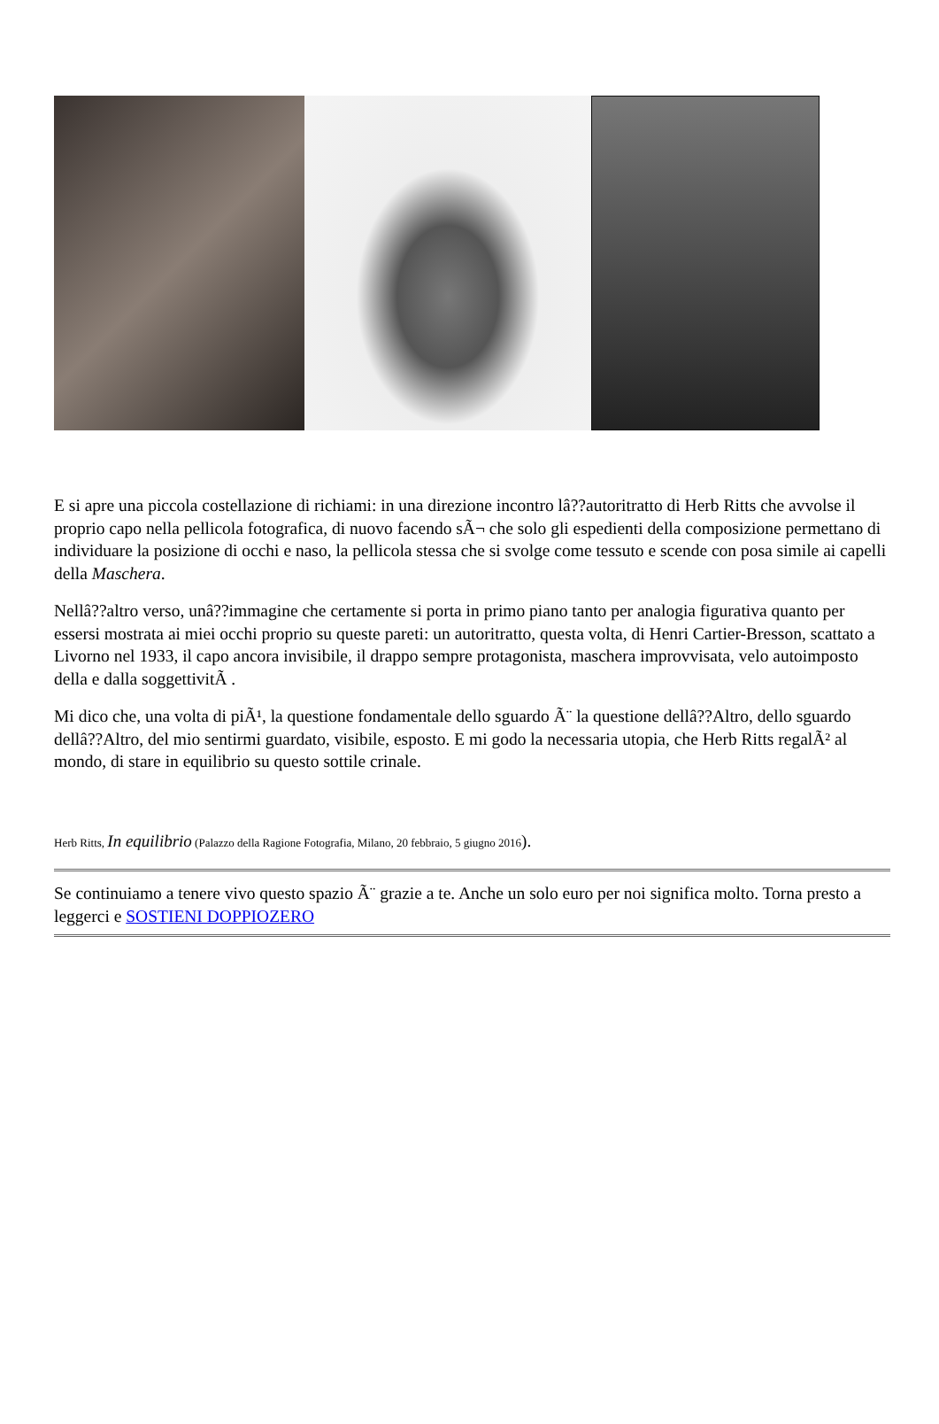E si apre una piccola costellazione di richiami: in una direzione incontro lâ??autoritratto di Herb Ritts che avvolse il proprio capo nella pellicola fotografica, di nuovo facendo sÃ¬ che solo gli espedienti della composizione permettano di individuare la posizione di occhi e naso, la pellicola stessa che si svolge come tessuto e scende con posa simile ai capelli della Maschera.
Nellâ??altro verso, unâ??immagine che certamente si porta in primo piano tanto per analogia figurativa quanto per essersi mostrata ai miei occhi proprio su queste pareti: un autoritratto, questa volta, di Henri Cartier-Bresson, scattato a Livorno nel 1933, il capo ancora invisibile, il drappo sempre protagonista, maschera improvvisata, velo autoimposto della e dalla soggettivitÃ .
Mi dico che, una volta di piÃ¹, la questione fondamentale dello sguardo Ã¨ la questione dellâ??Altro, dello sguardo dellâ??Altro, del mio sentirmi guardato, visibile, esposto. E mi godo la necessaria utopia, che Herb Ritts regalÃ² al mondo, di stare in equilibrio su questo sottile crinale.
Herb Ritts, In equilibrio (Palazzo della Ragione Fotografia, Milano, 20 febbraio, 5 giugno 2016).
Se continuiamo a tenere vivo questo spazio Ã¨ grazie a te. Anche un solo euro per noi significa molto. Torna presto a leggerci e SOSTIENI DOPPIOZERO